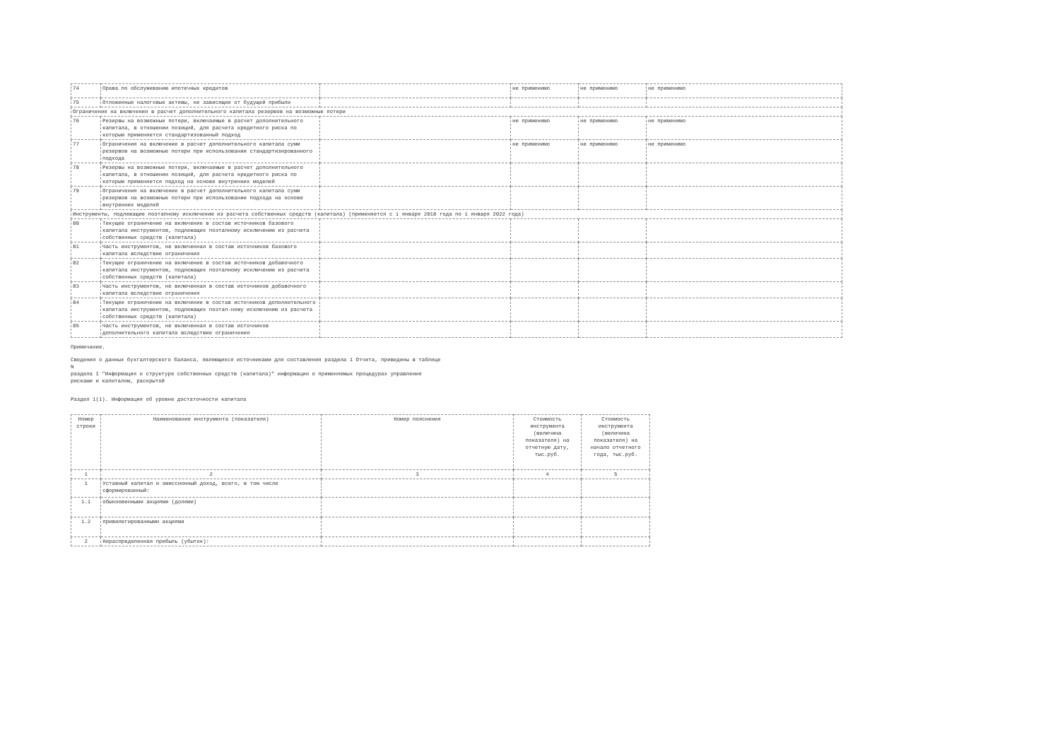| 74 | Права по обслуживанию ипотечных кредитов | | не применимо | не применимо | не применимо |
| 75 | Отложенные налоговые активы, не зависящие от будущей прибыли | | | | |
| Ограничения на включения в расчет дополнительного капитала резервов на возможные потери | | | | | |
| 76 | Резервы на возможные потери, включаемые в расчет дополнительного капитала, в отношении позиций, для расчета кредитного риска по которым применяется стандартизованный подход | | не применимо | не применимо | не применимо |
| 77 | Ограничения на включение в расчет дополнительного капитала сумм резервов на возможные потери при использовании стандартизированного подхода | | не применимо | не применимо | не применимо |
| 78 | Резервы на возможные потери, включаемые в расчет дополнительного капитала, в отношении позиций, для расчета кредитного риска по которым применяется подход на основе внутренних моделей | | | | |
| 79 | Ограничения на включение в расчет дополнительного капитала сумм резервов на возможные потери при использовании подхода на основе внутренних моделей | | | | |
| Инструменты, подлежащие поэтапному исключению из расчета собственных средств (капитала) (применяется с 1 января 2018 года по 1 января 2022 года) | | | | | |
| 80 | Текущее ограничение на включение в состав источников базового капитала инструментов, подлежащих поэтапному исключению из расчета собственных средств (капитала) | | | | |
| 81 | Часть инструментов, не включенная в состав источников базового капитала вследствие ограничения | | | | |
| 82 | Текущее ограничение на включение в состав источников добавочного капитала инструментов, подлежащих поэтапному исключению из расчета собственных средств (капитала) | | | | |
| 83 | Часть инструментов, не включенная в состав источников добавочного капитала вследствие ограничения | | | | |
| 84 | Текущее ограничение на включение в состав источников дополнительного капитала инструментов, подлежащих поэтап-ному исключению из расчета собственных средств (капитала) | | | | |
| 85 | Часть инструментов, не включенная в состав источников дополнительного капитала вследствие ограничения | | | | |
Примечание.
Сведения о данных бухгалтерского баланса, являющихся источниками для составления раздела 1 Отчета, приведены в таблице
N
раздела I "Информация о структуре собственных средств (капитала)" информации о применяемых процедурах управления
рисками и капиталом, раскрытой
Раздел 1(1). Информация об уровне достаточности капитала
| Номер строки | Наименование инструмента (показателя) | Номер пояснения | Стоимость инструмента (величина показателя) на отчетную дату, тыс.руб. | Стоимость инструмента (величина показателя) на начало отчетного года, тыс.руб. |
| --- | --- | --- | --- | --- |
| 1 | 2 | 3 | 4 | 5 |
| 1 | Уставный капитал и эмиссионный доход, всего, в том числе сформированный: | | | |
| 1.1 | обыкновенными акциями (долями) | | | |
| 1.2 | привилегированными акциями | | | |
| 2 | Нераспределенная прибыль (убыток): | | | |